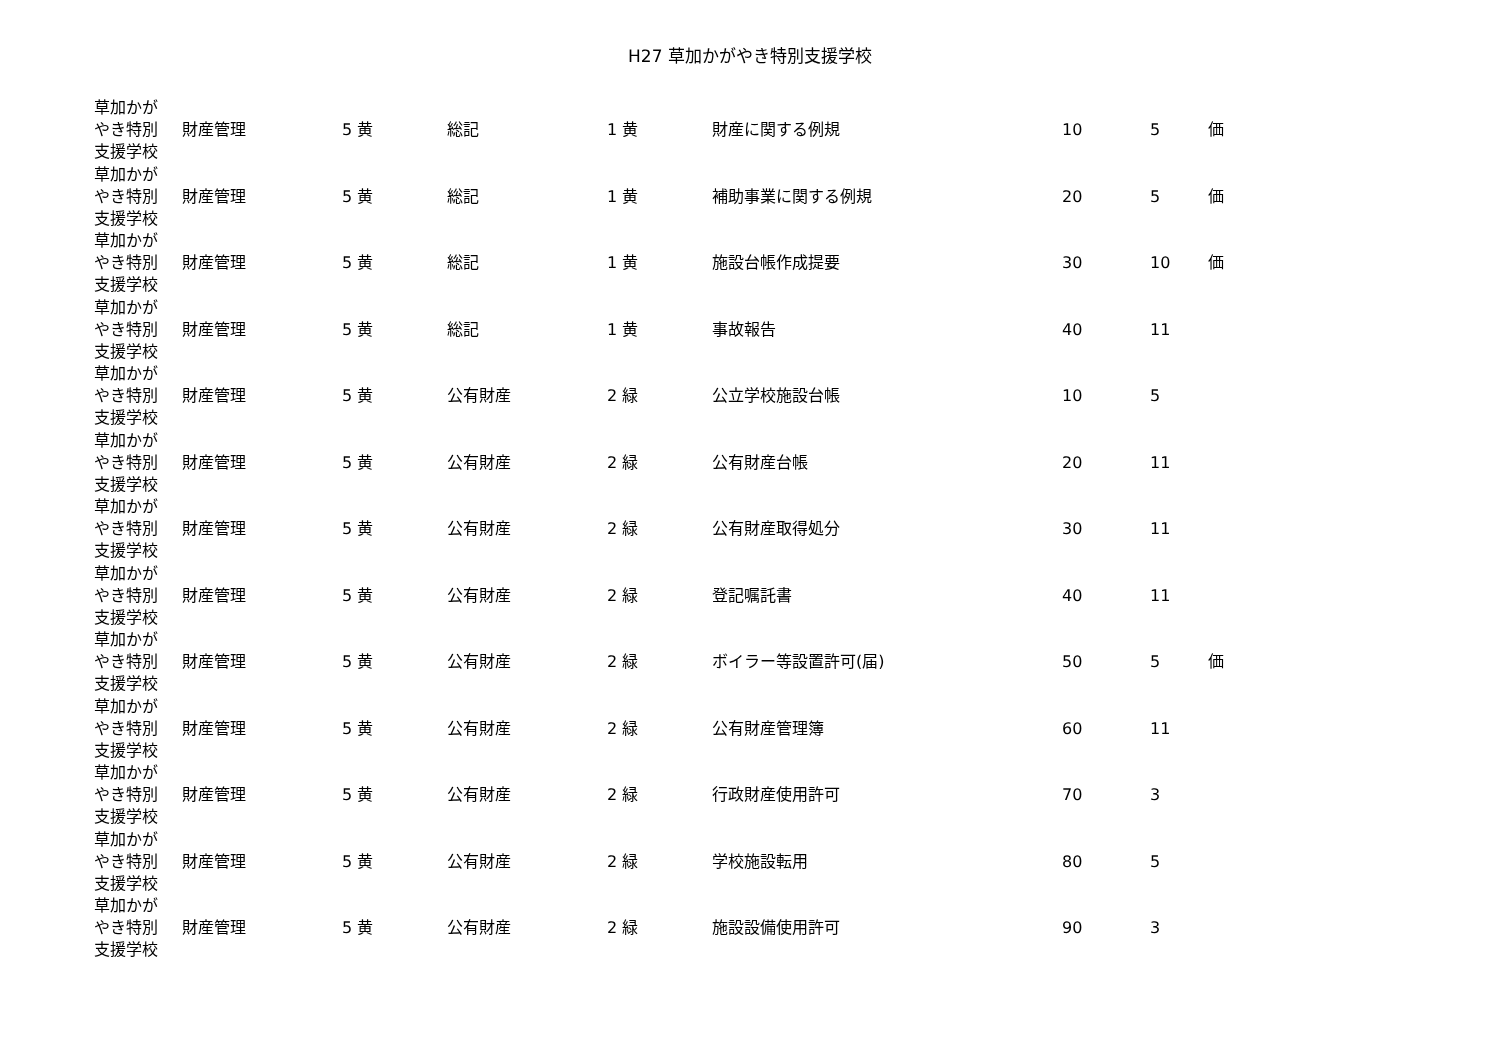H27 草加かがやき特別支援学校
| 草加かが やき特別 支援学校 | 財産管理 | 5 黄 | 総記 | 1 黄 | 財産に関する例規 | 10 | 5 | 価 |
| 草加かが やき特別 支援学校 | 財産管理 | 5 黄 | 総記 | 1 黄 | 補助事業に関する例規 | 20 | 5 | 価 |
| 草加かが やき特別 支援学校 | 財産管理 | 5 黄 | 総記 | 1 黄 | 施設台帳作成提要 | 30 | 10 | 価 |
| 草加かが やき特別 支援学校 | 財産管理 | 5 黄 | 総記 | 1 黄 | 事故報告 | 40 | 11 | |
| 草加かが やき特別 支援学校 | 財産管理 | 5 黄 | 公有財産 | 2 緑 | 公立学校施設台帳 | 10 | 5 | |
| 草加かが やき特別 支援学校 | 財産管理 | 5 黄 | 公有財産 | 2 緑 | 公有財産台帳 | 20 | 11 | |
| 草加かが やき特別 支援学校 | 財産管理 | 5 黄 | 公有財産 | 2 緑 | 公有財産取得処分 | 30 | 11 | |
| 草加かが やき特別 支援学校 | 財産管理 | 5 黄 | 公有財産 | 2 緑 | 登記嘱託書 | 40 | 11 | |
| 草加かが やき特別 支援学校 | 財産管理 | 5 黄 | 公有財産 | 2 緑 | ボイラー等設置許可(届) | 50 | 5 | 価 |
| 草加かが やき特別 支援学校 | 財産管理 | 5 黄 | 公有財産 | 2 緑 | 公有財産管理簿 | 60 | 11 | |
| 草加かが やき特別 支援学校 | 財産管理 | 5 黄 | 公有財産 | 2 緑 | 行政財産使用許可 | 70 | 3 | |
| 草加かが やき特別 支援学校 | 財産管理 | 5 黄 | 公有財産 | 2 緑 | 学校施設転用 | 80 | 5 | |
| 草加かが やき特別 支援学校 | 財産管理 | 5 黄 | 公有財産 | 2 緑 | 施設設備使用許可 | 90 | 3 | |